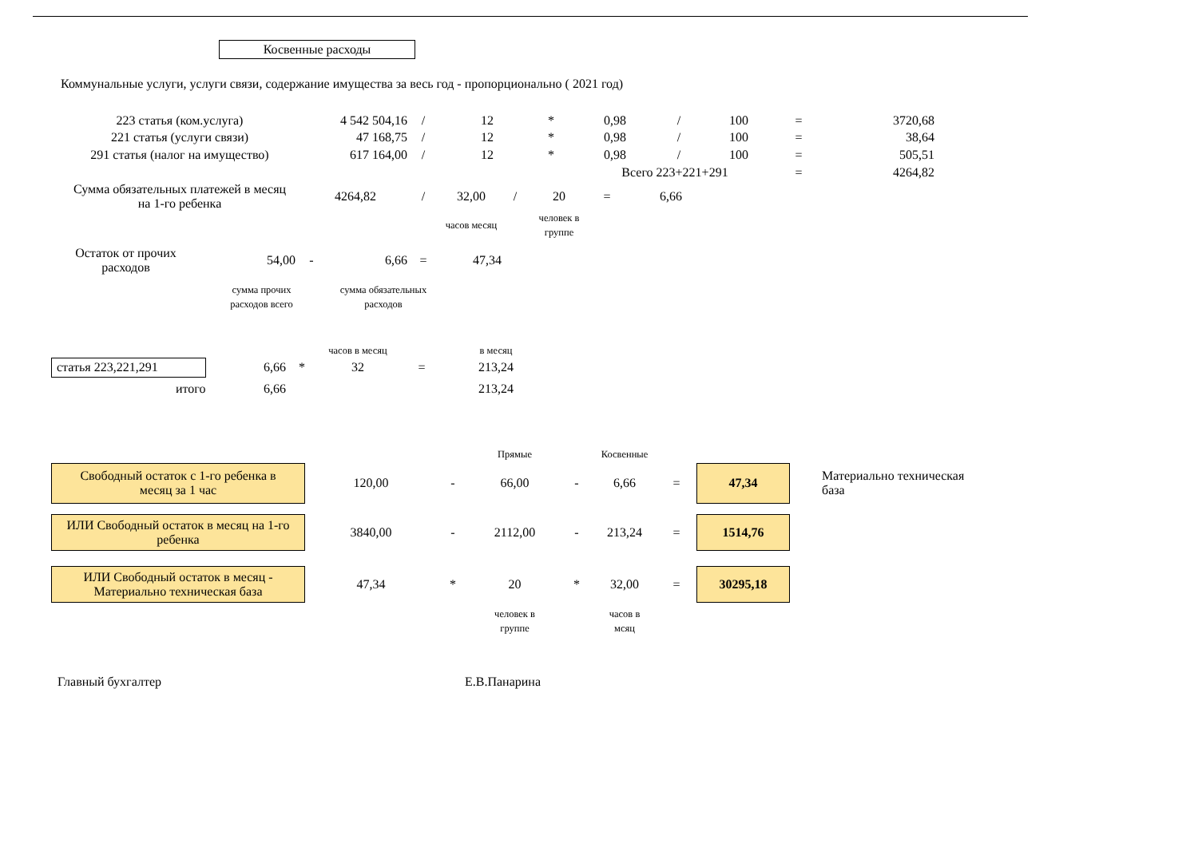Косвенные расходы
Коммунальные услуги, услуги связи, содержание имущества за весь год - пропорционально ( 2021 год)
| 223 статья (ком.услуга) | 4 542 504,16 | / | 12 | * | 0,98 | / | 100 | = | 3720,68 |
| 221 статья (услуги связи) | 47 168,75 | / | 12 | * | 0,98 | / | 100 | = | 38,64 |
| 291 статья (налог на имущество) | 617 164,00 | / | 12 | * | 0,98 | / | 100 | = | 505,51 |
| | | | | | Всего 223+221+291 | | | = | 4264,82 |
| Сумма обязательных платежей в месяц на 1-го ребенка | 4264,82 | / | 32,00 | / | 20 | = | 6,66 | |
| | | | часов месяц | | человек в группе | | | |
| Остаток от прочих расходов | 54,00 | - | 6,66 | = | 47,34 |
| | сумма прочих расходов всего | | сумма обязательных расходов | | |
| | | | часов в месяц | | в месяц |
| статья 223,221,291 | 6,66 | * | 32 | = | 213,24 |
| итого | 6,66 | | | | 213,24 |
| | | | Прямые | | Косвенные | | | |
| Свободный остаток с 1-го ребенка в месяц за 1 час | 120,00 | - | 66,00 | - | 6,66 | = | 47,34 | Материально техническая база |
| ИЛИ Свободный остаток в месяц на 1-го ребенка | 3840,00 | - | 2112,00 | - | 213,24 | = | 1514,76 | |
| ИЛИ Свободный остаток в месяц - Материально техническая база | 47,34 | * | 20 | * | 32,00 | = | 30295,18 | |
| | | | человек в группе | | часов в мсяц | | | |
| Главный бухгалтер | Е.В.Панарина |